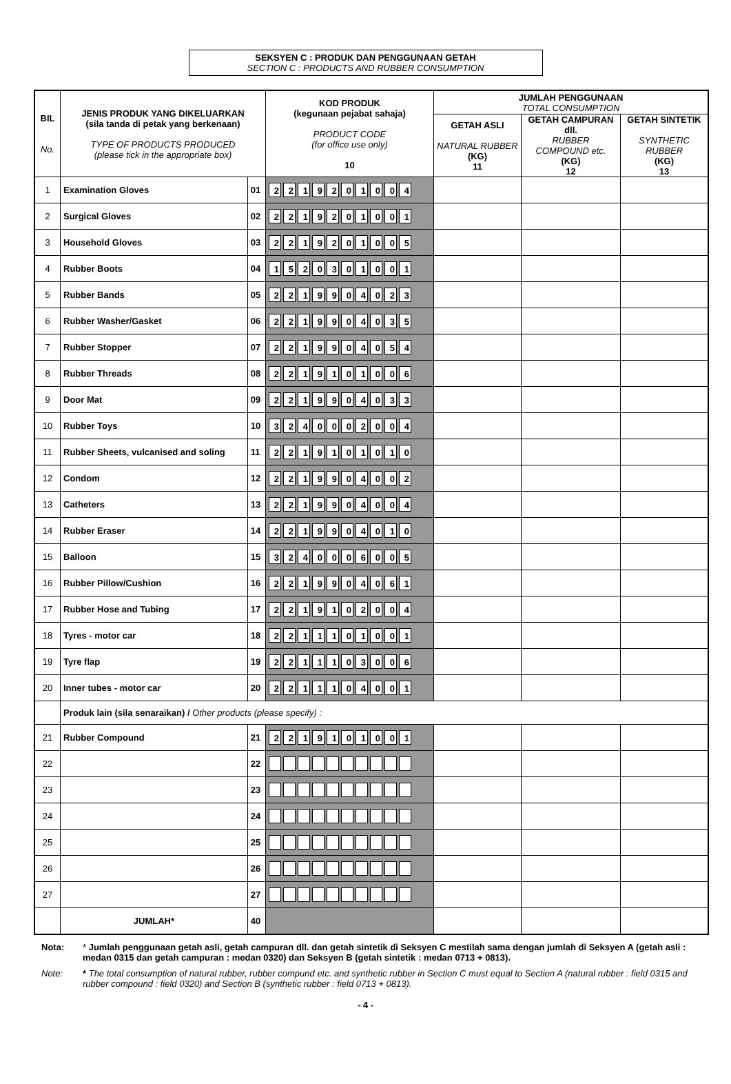SEKSYEN C : PRODUK DAN PENGGUNAAN GETAH
SECTION C : PRODUCTS AND RUBBER CONSUMPTION
| BIL No. | JENIS PRODUK YANG DIKELUARKAN (sila tanda di petak yang berkenaan) TYPE OF PRODUCTS PRODUCED (please tick in the appropriate box) | | KOD PRODUK (kegunaan pejabat sahaja) PRODUCT CODE (for office use only) 10 | JUMLAH PENGGUNAAN TOTAL CONSUMPTION | | |
| --- | --- | --- | --- | --- | --- | --- |
| | | | | GETAH ASLI NATURAL RUBBER (KG) 11 | GETAH CAMPURAN dll. RUBBER COMPOUND etc. (KG) 12 | GETAH SINTETIK SYNTHETIC RUBBER (KG) 13 |
| 1 | Examination Gloves | 01 | 2 2 1 9 2 0 1 0 0 4 | | | |
| 2 | Surgical Gloves | 02 | 2 2 1 9 2 0 1 0 0 1 | | | |
| 3 | Household Gloves | 03 | 2 2 1 9 2 0 1 0 0 5 | | | |
| 4 | Rubber Boots | 04 | 1 5 2 0 3 0 1 0 0 1 | | | |
| 5 | Rubber Bands | 05 | 2 2 1 9 9 0 4 0 2 3 | | | |
| 6 | Rubber Washer/Gasket | 06 | 2 2 1 9 9 0 4 0 3 5 | | | |
| 7 | Rubber Stopper | 07 | 2 2 1 9 9 0 4 0 5 4 | | | |
| 8 | Rubber Threads | 08 | 2 2 1 9 1 0 1 0 0 6 | | | |
| 9 | Door Mat | 09 | 2 2 1 9 9 0 4 0 3 3 | | | |
| 10 | Rubber Toys | 10 | 3 2 4 0 0 0 2 0 0 4 | | | |
| 11 | Rubber Sheets, vulcanised and soling | 11 | 2 2 1 9 1 0 1 0 1 0 | | | |
| 12 | Condom | 12 | 2 2 1 9 9 0 4 0 0 2 | | | |
| 13 | Catheters | 13 | 2 2 1 9 9 0 4 0 0 4 | | | |
| 14 | Rubber Eraser | 14 | 2 2 1 9 9 0 4 0 1 0 | | | |
| 15 | Balloon | 15 | 3 2 4 0 0 0 6 0 0 5 | | | |
| 16 | Rubber Pillow/Cushion | 16 | 2 2 1 9 9 0 4 0 6 1 | | | |
| 17 | Rubber Hose and Tubing | 17 | 2 2 1 9 1 0 2 0 0 4 | | | |
| 18 | Tyres - motor car | 18 | 2 2 1 1 1 0 1 0 0 1 | | | |
| 19 | Tyre flap | 19 | 2 2 1 1 1 0 3 0 0 6 | | | |
| 20 | Inner tubes - motor car | 20 | 2 2 1 1 1 0 4 0 0 1 | | | |
| | Produk lain (sila senaraikan) / Other products (please specify) : | | | | | |
| 21 | Rubber Compound | 21 | 2 2 1 9 1 0 1 0 0 1 | | | |
| 22 | | 22 | | | | |
| 23 | | 23 | | | | |
| 24 | | 24 | | | | |
| 25 | | 25 | | | | |
| 26 | | 26 | | | | |
| 27 | | 27 | | | | |
| | JUMLAH* | 40 | | | | |
Nota:
* Jumlah penggunaan getah asli, getah campuran dll. dan getah sintetik di Seksyen C mestilah sama dengan jumlah di Seksyen A (getah asli : medan 0315 dan getah campuran : medan 0320) dan Seksyen B (getah sintetik : medan 0713 + 0813).
Note:
* The total consumption of natural rubber, rubber compund etc. and synthetic rubber in Section C must equal to Section A (natural rubber : field 0315 and rubber compound : field 0320) and Section B (synthetic rubber : field 0713 + 0813).
- 4 -